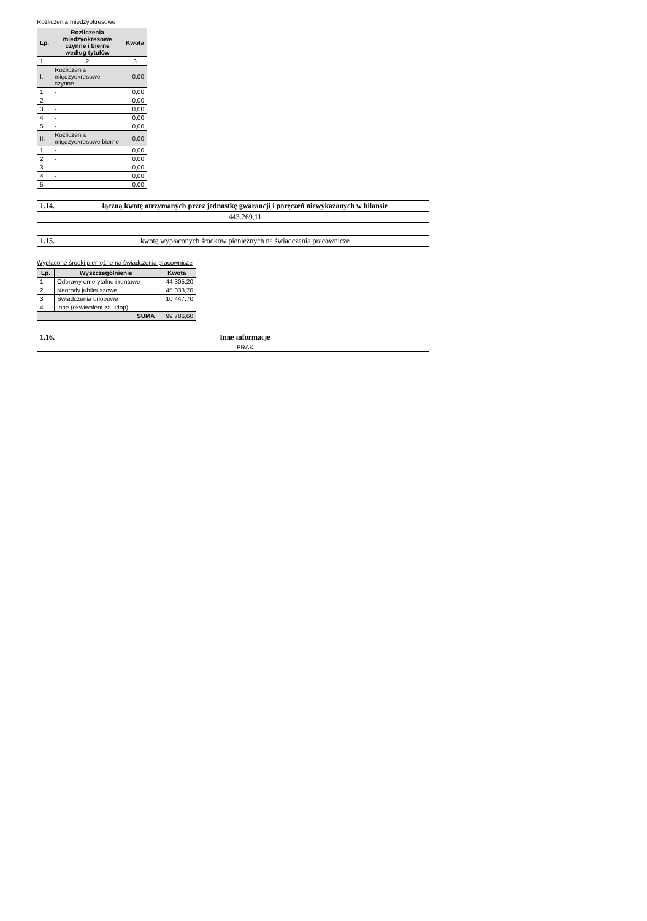Rozliczenia międzyokresowe
| Lp. | Rozliczenia międzyokresowe czynne i bierne według tytułów | Kwota |
| --- | --- | --- |
| 1 | 2 | 3 |
| I. | Rozliczenia międzyokresowe czynne | 0,00 |
| 1 | - | 0,00 |
| 2 | - | 0,00 |
| 3 | - | 0,00 |
| 4 | - | 0,00 |
| 5 | - | 0,00 |
| II. | Rozliczenia międzyokresowe bierne | 0,00 |
| 1 | - | 0,00 |
| 2 | - | 0,00 |
| 3 | - | 0,00 |
| 4 | - | 0,00 |
| 5 | - | 0,00 |
| 1.14. | łączną kwotę otrzymanych przez jednostkę gwarancji i poręczeń niewykazanych w bilansie |
| | 443.269,11 |
| 1.15. | kwotę wypłaconych środków pieniężnych na świadczenia pracownicze |
Wypłacone środki pieniężne na świadczenia pracownicze
| Lp. | Wyszczególnienie | Kwota |
| --- | --- | --- |
| 1 | Odprawy emerytalne i rentowe | 44 305,20 |
| 2 | Nagrody jubileuszowe | 45 033,70 |
| 3 | Świadczenia urlopowe | 10 447,70 |
| 4 | Inne (ekwiwalent za urlop) | - |
| SUMA | | 99 786,60 |
| 1.16. | Inne informacje |
| | BRAK |